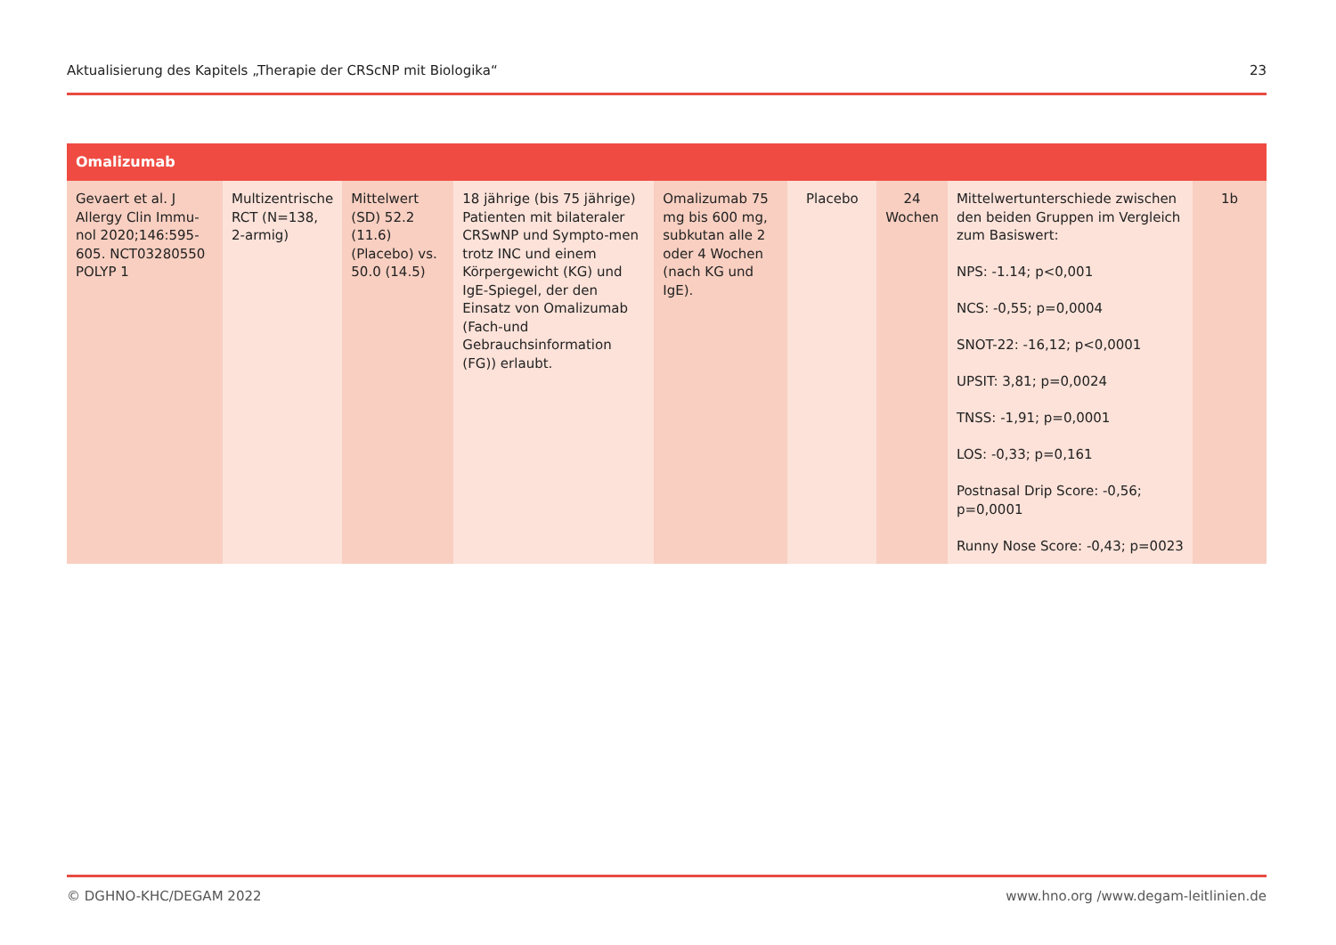Aktualisierung des Kapitels „Therapie der CRScNP mit Biologika“23
| Omalizumab | | | | | | | | |
| --- | --- | --- | --- | --- | --- | --- | --- | --- |
| Gevaert et al. J Allergy Clin Immu-nol 2020;146:595-605. NCT03280550 POLYP 1 | Multizentrische RCT (N=138, 2-armig) | Mittelwert (SD) 52.2 (11.6) (Placebo) vs. 50.0 (14.5) | 18 jährige (bis 75 jährige) Patienten mit bilateraler CRSwNP und Sympto-men trotz INC und einem Körpergewicht (KG) und IgE-Spiegel, der den Einsatz von Omalizumab (Fach-und Gebrauchsinformation (FG)) erlaubt. | Omalizumab 75 mg bis 600 mg, subkutan alle 2 oder 4 Wochen (nach KG und IgE). | Placebo | 24 Wochen | Mittelwertunterschiede zwischen den beiden Gruppen im Vergleich zum Basiswert: NPS: -1.14; p<0,001 NCS: -0,55; p=0,0004 SNOT-22: -16,12; p<0,0001 UPSIT: 3,81; p=0,0024 TNSS: -1,91; p=0,0001 LOS: -0,33; p=0,161 Postnasal Drip Score: -0,56; p=0,0001 Runny Nose Score: -0,43; p=0023 | 1b |
© DGHNO-KHC/DEGAM 2022 www.hno.org /www.degam-leitlinien.de